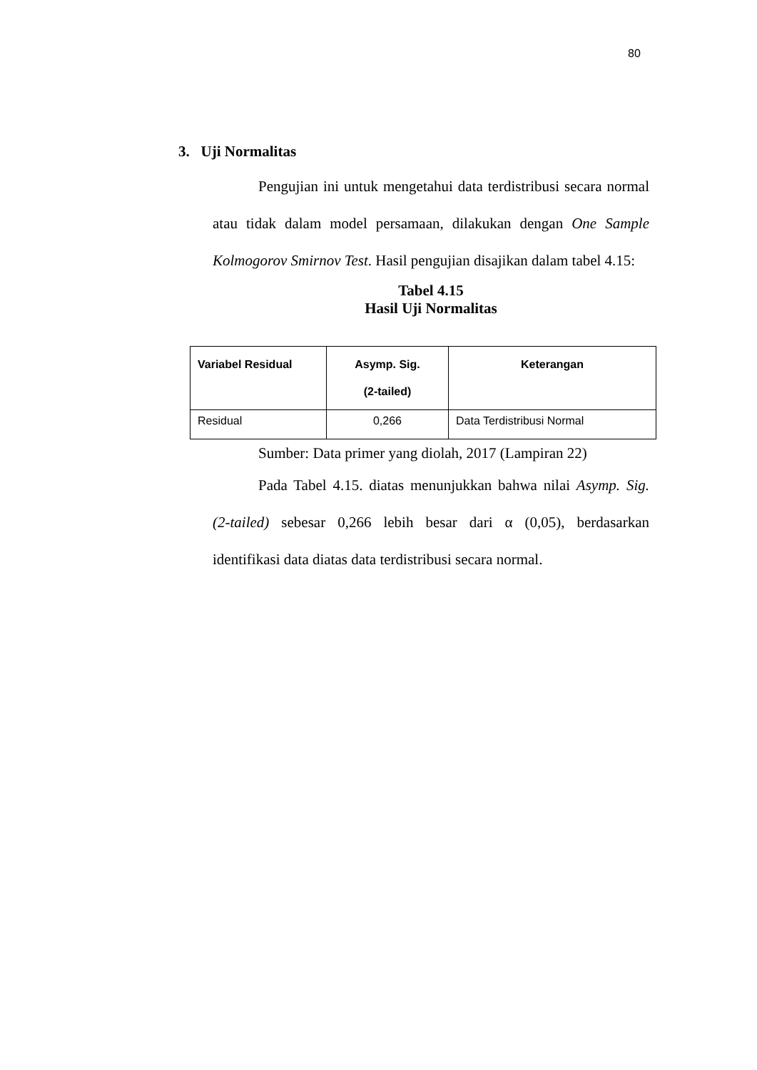80
3. Uji Normalitas
Pengujian ini untuk mengetahui data terdistribusi secara normal atau tidak dalam model persamaan, dilakukan dengan One Sample Kolmogorov Smirnov Test. Hasil pengujian disajikan dalam tabel 4.15:
Tabel 4.15
Hasil Uji Normalitas
| Variabel Residual | Asymp. Sig. (2-tailed) | Keterangan |
| --- | --- | --- |
| Residual | 0,266 | Data Terdistribusi Normal |
Sumber: Data primer yang diolah, 2017 (Lampiran 22)
Pada Tabel 4.15. diatas menunjukkan bahwa nilai Asymp. Sig. (2-tailed) sebesar 0,266 lebih besar dari α (0,05), berdasarkan identifikasi data diatas data terdistribusi secara normal.